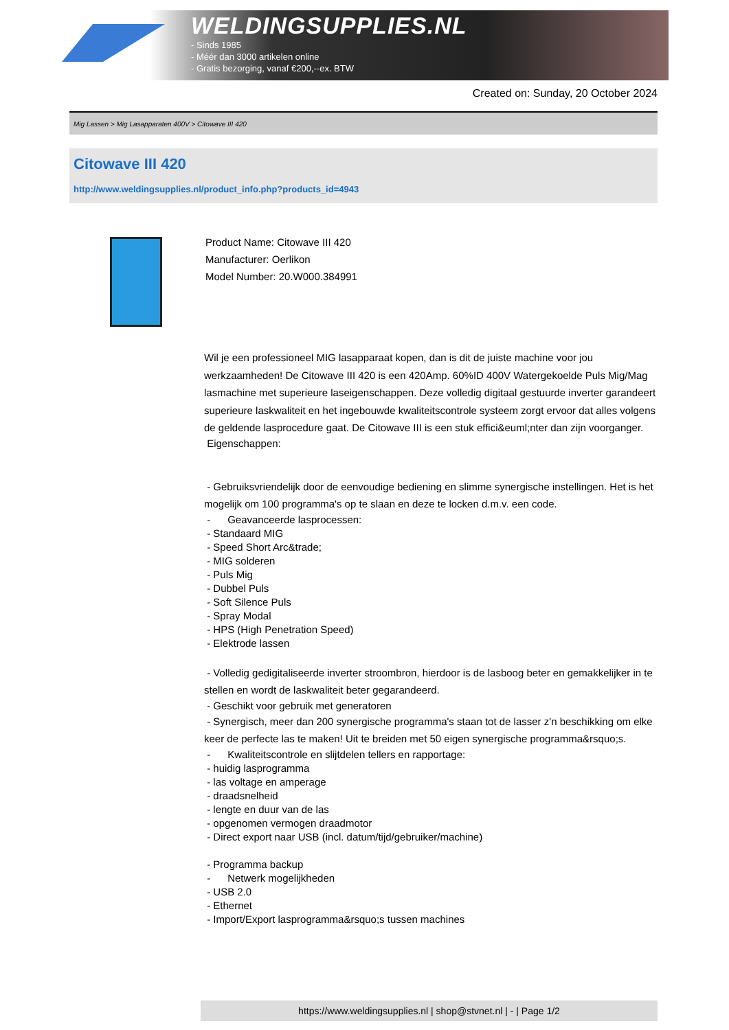WELDINGSUPPLIES.NL
- Sinds 1985
- Méér dan 3000 artikelen online
- Gratis bezorging, vanaf €200,--ex. BTW
Created on: Sunday, 20 October 2024
Mig Lassen > Mig Lasapparaten 400V > Citowave III 420
Citowave III 420
http://www.weldingsupplies.nl/product_info.php?products_id=4943
Product Name: Citowave III 420
Manufacturer: Oerlikon
Model Number: 20.W000.384991
Wil je een professioneel MIG lasapparaat kopen, dan is dit de juiste machine voor jou werkzaamheden! De Citowave III 420 is een 420Amp. 60%ID 400V Watergekoelde Puls Mig/Mag lasmachine met superieure laseigenschappen. Deze volledig digitaal gestuurde inverter garandeert superieure laskwaliteit en het ingebouwde kwaliteitscontrole systeem zorgt ervoor dat alles volgens de geldende lasprocedure gaat. De Citowave III is een stuk effici&euml;nter dan zijn voorganger.
Eigenschappen:
- Gebruiksvriendelijk door de eenvoudige bediening en slimme synergische instellingen. Het is het mogelijk om 100 programma's op te slaan en deze te locken d.m.v. een code.
- Geavanceerde lasprocessen:
- Standaard MIG
- Speed Short Arc&trade;
- MIG solderen
- Puls Mig
- Dubbel Puls
- Soft Silence Puls
- Spray Modal
- HPS (High Penetration Speed)
- Elektrode lassen
- Volledig gedigitaliseerde inverter stroombron, hierdoor is de lasboog beter en gemakkelijker in te stellen en wordt de laskwaliteit beter gegarandeerd.
- Geschikt voor gebruik met generatoren
- Synergisch, meer dan 200 synergische programma's staan tot de lasser z'n beschikking om elke keer de perfecte las te maken! Uit te breiden met 50 eigen synergische programma&rsquo;s.
- Kwaliteitscontrole en slijtdelen tellers en rapportage:
- huidig lasprogramma
- las voltage en amperage
- draadsnelheid
- lengte en duur van de las
- opgenomen vermogen draadmotor
- Direct export naar USB (incl. datum/tijd/gebruiker/machine)
- Programma backup
- Netwerk mogelijkheden
- USB 2.0
- Ethernet
- Import/Export lasprogramma&rsquo;s tussen machines
https://www.weldingsupplies.nl | shop@stvnet.nl | - | Page 1/2